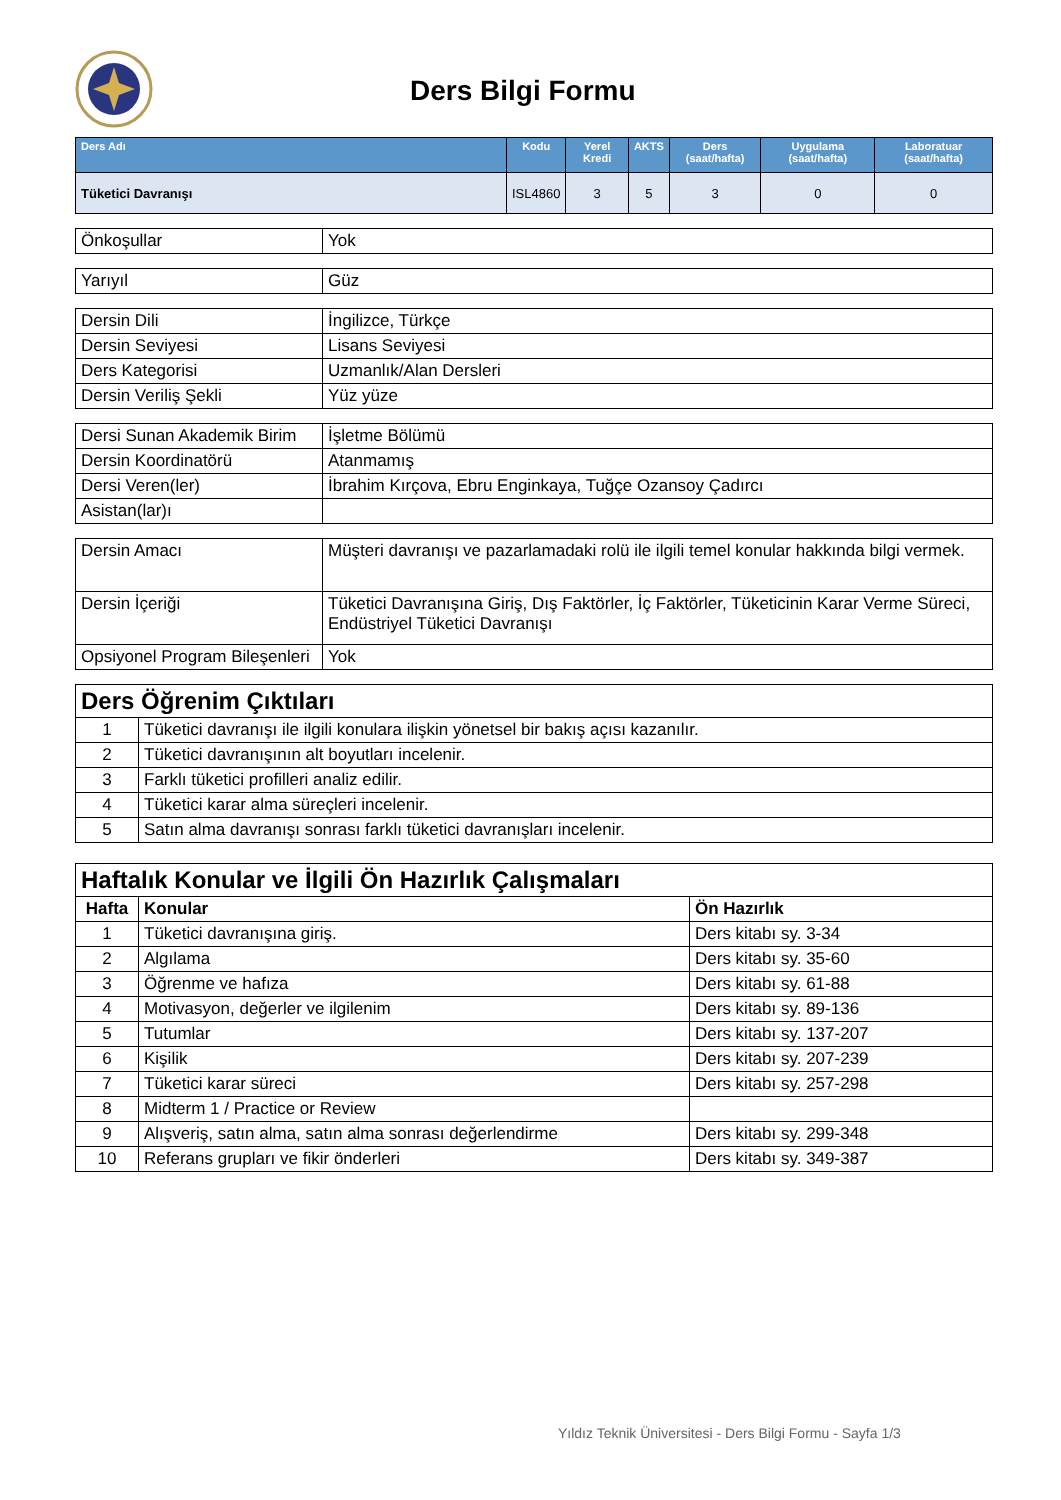Ders Bilgi Formu
| Ders Adı | Kodu | Yerel Kredi | AKTS | Ders (saat/hafta) | Uygulama (saat/hafta) | Laboratuar (saat/hafta) |
| --- | --- | --- | --- | --- | --- | --- |
| Tüketici Davranışı | ISL4860 | 3 | 5 | 3 | 0 | 0 |
| Önkoşullar | Yok |
| Yarıyıl | Güz |
| Dersin Dili | İngilizce, Türkçe |
| Dersin Seviyesi | Lisans Seviyesi |
| Ders Kategorisi | Uzmanlık/Alan Dersleri |
| Dersin Veriliş Şekli | Yüz yüze |
| Dersi Sunan Akademik Birim | İşletme Bölümü |
| Dersin Koordinatörü | Atanmamış |
| Dersi Veren(ler) | İbrahim Kırçova, Ebru Enginkaya, Tuğçe Ozansoy Çadırcı |
| Asistan(lar)ı | |
| Dersin Amacı | Müşteri davranışı ve pazarlamadaki rolü ile ilgili temel konular hakkında bilgi vermek. |
| Dersin İçeriği | Tüketici Davranışına Giriş, Dış Faktörler, İç Faktörler, Tüketicinin Karar Verme Süreci, Endüstriyel Tüketici Davranışı |
| Opsiyonel Program Bileşenleri | Yok |
| Ders Öğrenim Çıktıları | |
| 1 | Tüketici davranışı ile ilgili konulara ilişkin yönetsel bir bakış açısı kazanılır. |
| 2 | Tüketici davranışının alt boyutları incelenir. |
| 3 | Farklı tüketici profilleri analiz edilir. |
| 4 | Tüketici karar alma süreçleri incelenir. |
| 5 | Satın alma davranışı sonrası farklı tüketici davranışları incelenir. |
| Haftalık Konular ve İlgili Ön Hazırlık Çalışmaları | | |
| Hafta | Konular | Ön Hazırlık |
| 1 | Tüketici davranışına giriş. | Ders kitabı sy. 3-34 |
| 2 | Algılama | Ders kitabı sy. 35-60 |
| 3 | Öğrenme ve hafıza | Ders kitabı sy. 61-88 |
| 4 | Motivasyon, değerler ve ilgilenim | Ders kitabı sy. 89-136 |
| 5 | Tutumlar | Ders kitabı sy. 137-207 |
| 6 | Kişilik | Ders kitabı sy. 207-239 |
| 7 | Tüketici karar süreci | Ders kitabı sy. 257-298 |
| 8 | Midterm 1 / Practice or Review | |
| 9 | Alışveriş, satın alma, satın alma sonrası değerlendirme | Ders kitabı sy. 299-348 |
| 10 | Referans grupları ve fikir önderleri | Ders kitabı sy. 349-387 |
Yıldız Teknik Üniversitesi - Ders Bilgi Formu - Sayfa 1/3